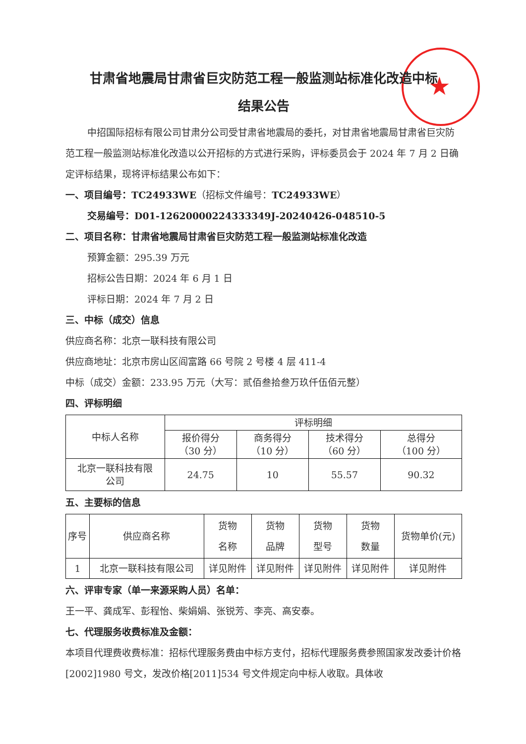★
甘肃省地震局甘肃省巨灾防范工程一般监测站标准化改造中标
结果公告
中招国际招标有限公司甘肃分公司受甘肃省地震局的委托，对甘肃省地震局甘肃省巨灾防范工程一般监测站标准化改造以公开招标的方式进行采购，评标委员会于 2024 年 7 月 2 日确定评标结果，现将评标结果公布如下：
一、项目编号：TC24933WE（招标文件编号：TC24933WE）
交易编号：D01-12620000224333349J-20240426-048510-5
二、项目名称：甘肃省地震局甘肃省巨灾防范工程一般监测站标准化改造
预算金额：295.39 万元
招标公告日期：2024 年 6 月 1 日
评标日期：2024 年 7 月 2 日
三、中标（成交）信息
供应商名称：北京一联科技有限公司
供应商地址：北京市房山区阎富路 66 号院 2 号楼 4 层 411-4
中标（成交）金额：233.95 万元（大写：贰佰叁拾叁万玖仟伍佰元整）
四、评标明细
| 中标人名称 | 评标明细 | | | |
| --- | --- | --- | --- | --- |
| | 报价得分 （30 分） | 商务得分 （10 分） | 技术得分 （60 分） | 总得分 （100 分） |
| 北京一联科技有限 公司 | 24.75 | 10 | 55.57 | 90.32 |
五、主要标的信息
| 序号 | 供应商名称 | 货物 名称 | 货物 品牌 | 货物 型号 | 货物 数量 | 货物单价(元) |
| --- | --- | --- | --- | --- | --- | --- |
| 1 | 北京一联科技有限公司 | 详见附件 | 详见附件 | 详见附件 | 详见附件 | 详见附件 |
六、评审专家（单一来源采购人员）名单：
王一平、龚成军、彭程怡、柴娟娟、张锐芳、李亮、高安泰。
七、代理服务收费标准及金额：
本项目代理费收费标准：招标代理服务费由中标方支付，招标代理服务费参照国家发改委计价格[2002]1980 号文，发改价格[2011]534 号文件规定向中标人收取。具体收